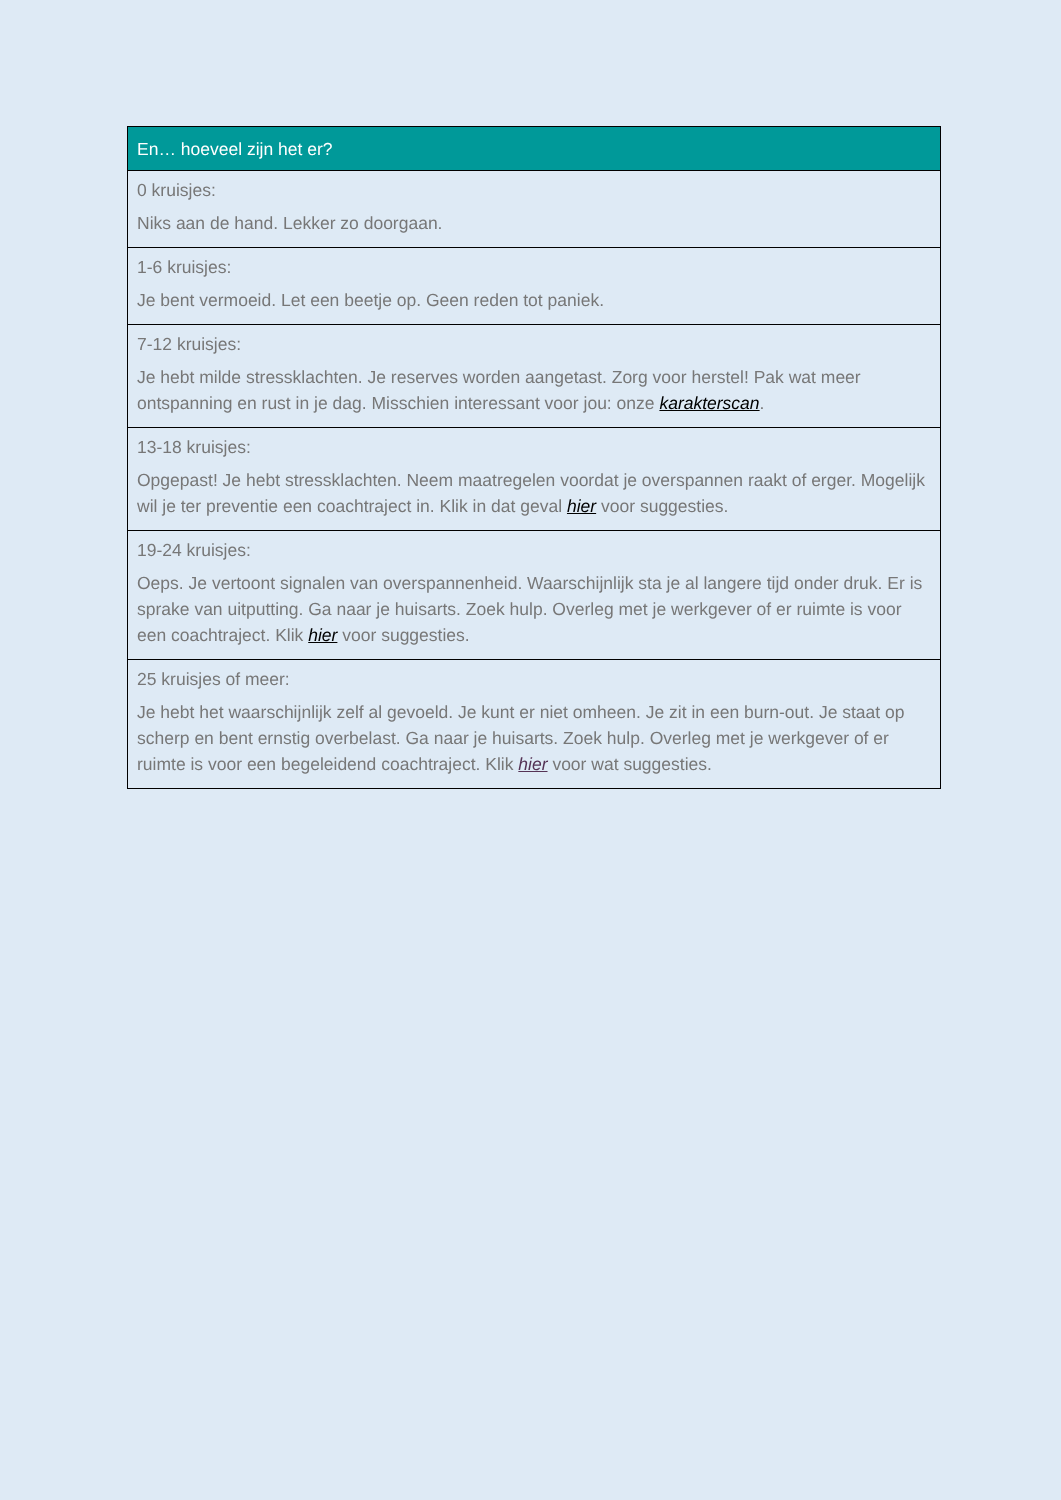| En… hoeveel zijn het er? |
| --- |
| 0 kruisjes: Niks aan de hand. Lekker zo doorgaan. |
| 1-6 kruisjes: Je bent vermoeid. Let een beetje op. Geen reden tot paniek. |
| 7-12 kruisjes: Je hebt milde stressklachten. Je reserves worden aangetast. Zorg voor herstel! Pak wat meer ontspanning en rust in je dag. Misschien interessant voor jou: onze karakterscan . |
| 13-18 kruisjes: Opgepast! Je hebt stressklachten. Neem maatregelen voordat je overspannen raakt of erger. Mogelijk wil je ter preventie een coachtraject in. Klik in dat geval hier voor suggesties. |
| 19-24 kruisjes: Oeps. Je vertoont signalen van overspannenheid. Waarschijnlijk sta je al langere tijd onder druk. Er is sprake van uitputting. Ga naar je huisarts. Zoek hulp. Overleg met je werkgever of er ruimte is voor een coachtraject. Klik hier voor suggesties. |
| 25 kruisjes of meer: Je hebt het waarschijnlijk zelf al gevoeld. Je kunt er niet omheen. Je zit in een burn-out. Je staat op scherp en bent ernstig overbelast. Ga naar je huisarts. Zoek hulp. Overleg met je werkgever of er ruimte is voor een begeleidend coachtraject. Klik hier voor wat suggesties. |